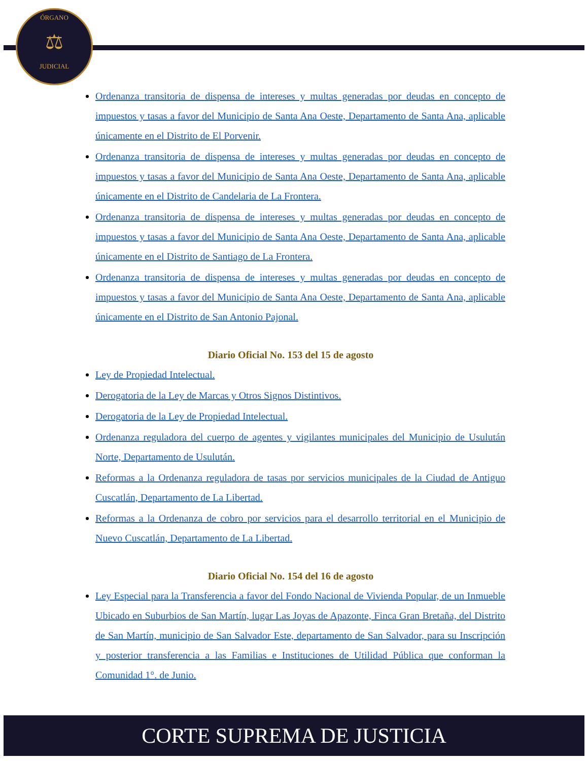ÓRGANO
⚖
JUDICIAL
Ordenanza transitoria de dispensa de intereses y multas generadas por deudas en concepto de impuestos y tasas a favor del Municipio de Santa Ana Oeste, Departamento de Santa Ana, aplicable únicamente en el Distrito de El Porvenir.
Ordenanza transitoria de dispensa de intereses y multas generadas por deudas en concepto de impuestos y tasas a favor del Municipio de Santa Ana Oeste, Departamento de Santa Ana, aplicable únicamente en el Distrito de Candelaria de La Frontera.
Ordenanza transitoria de dispensa de intereses y multas generadas por deudas en concepto de impuestos y tasas a favor del Municipio de Santa Ana Oeste, Departamento de Santa Ana, aplicable únicamente en el Distrito de Santiago de La Frontera.
Ordenanza transitoria de dispensa de intereses y multas generadas por deudas en concepto de impuestos y tasas a favor del Municipio de Santa Ana Oeste, Departamento de Santa Ana, aplicable únicamente en el Distrito de San Antonio Pajonal.
Diario Oficial No. 153 del 15 de agosto
Ley de Propiedad Intelectual.
Derogatoria de la Ley de Marcas y Otros Signos Distintivos.
Derogatoria de la Ley de Propiedad Intelectual.
Ordenanza reguladora del cuerpo de agentes y vigilantes municipales del Municipio de Usulután Norte, Departamento de Usulután.
Reformas a la Ordenanza reguladora de tasas por servicios municipales de la Ciudad de Antiguo Cuscatlán, Departamento de La Libertad.
Reformas a la Ordenanza de cobro por servicios para el desarrollo territorial en el Municipio de Nuevo Cuscatlán, Departamento de La Libertad.
Diario Oficial No. 154 del 16 de agosto
Ley Especial para la Transferencia a favor del Fondo Nacional de Vivienda Popular, de un Inmueble Ubicado en Suburbios de San Martín, lugar Las Joyas de Apazonte, Finca Gran Bretaña, del Distrito de San Martín, municipio de San Salvador Este, departamento de San Salvador, para su Inscripción y posterior transferencia a las Familias e Instituciones de Utilidad Pública que conforman la Comunidad 1°. de Junio.
CORTE SUPREMA DE JUSTICIA